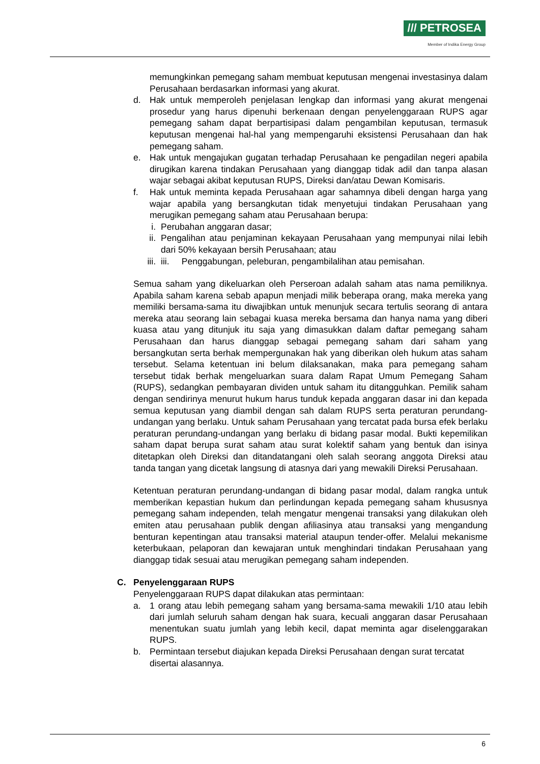/// PETROSEA
Member of Indika Energy Group
memungkinkan pemegang saham membuat keputusan mengenai investasinya dalam Perusahaan berdasarkan informasi yang akurat.
d. Hak untuk memperoleh penjelasan lengkap dan informasi yang akurat mengenai prosedur yang harus dipenuhi berkenaan dengan penyelenggaraan RUPS agar pemegang saham dapat berpartisipasi dalam pengambilan keputusan, termasuk keputusan mengenai hal-hal yang mempengaruhi eksistensi Perusahaan dan hak pemegang saham.
e. Hak untuk mengajukan gugatan terhadap Perusahaan ke pengadilan negeri apabila dirugikan karena tindakan Perusahaan yang dianggap tidak adil dan tanpa alasan wajar sebagai akibat keputusan RUPS, Direksi dan/atau Dewan Komisaris.
f. Hak untuk meminta kepada Perusahaan agar sahamnya dibeli dengan harga yang wajar apabila yang bersangkutan tidak menyetujui tindakan Perusahaan yang merugikan pemegang saham atau Perusahaan berupa:
i. Perubahan anggaran dasar;
ii. Pengalihan atau penjaminan kekayaan Perusahaan yang mempunyai nilai lebih dari 50% kekayaan bersih Perusahaan; atau
iii. iii. Penggabungan, peleburan, pengambilalihan atau pemisahan.
Semua saham yang dikeluarkan oleh Perseroan adalah saham atas nama pemiliknya. Apabila saham karena sebab apapun menjadi milik beberapa orang, maka mereka yang memiliki bersama-sama itu diwajibkan untuk menunjuk secara tertulis seorang di antara mereka atau seorang lain sebagai kuasa mereka bersama dan hanya nama yang diberi kuasa atau yang ditunjuk itu saja yang dimasukkan dalam daftar pemegang saham Perusahaan dan harus dianggap sebagai pemegang saham dari saham yang bersangkutan serta berhak mempergunakan hak yang diberikan oleh hukum atas saham tersebut. Selama ketentuan ini belum dilaksanakan, maka para pemegang saham tersebut tidak berhak mengeluarkan suara dalam Rapat Umum Pemegang Saham (RUPS), sedangkan pembayaran dividen untuk saham itu ditangguhkan. Pemilik saham dengan sendirinya menurut hukum harus tunduk kepada anggaran dasar ini dan kepada semua keputusan yang diambil dengan sah dalam RUPS serta peraturan perundang-undangan yang berlaku. Untuk saham Perusahaan yang tercatat pada bursa efek berlaku peraturan perundang-undangan yang berlaku di bidang pasar modal. Bukti kepemilikan saham dapat berupa surat saham atau surat kolektif saham yang bentuk dan isinya ditetapkan oleh Direksi dan ditandatangani oleh salah seorang anggota Direksi atau tanda tangan yang dicetak langsung di atasnya dari yang mewakili Direksi Perusahaan.
Ketentuan peraturan perundang-undangan di bidang pasar modal, dalam rangka untuk memberikan kepastian hukum dan perlindungan kepada pemegang saham khususnya pemegang saham independen, telah mengatur mengenai transaksi yang dilakukan oleh emiten atau perusahaan publik dengan afiliasinya atau transaksi yang mengandung benturan kepentingan atau transaksi material ataupun tender-offer. Melalui mekanisme keterbukaan, pelaporan dan kewajaran untuk menghindari tindakan Perusahaan yang dianggap tidak sesuai atau merugikan pemegang saham independen.
C. Penyelenggaraan RUPS
Penyelenggaraan RUPS dapat dilakukan atas permintaan:
a. 1 orang atau lebih pemegang saham yang bersama-sama mewakili 1/10 atau lebih dari jumlah seluruh saham dengan hak suara, kecuali anggaran dasar Perusahaan menentukan suatu jumlah yang lebih kecil, dapat meminta agar diselenggarakan RUPS.
b. Permintaan tersebut diajukan kepada Direksi Perusahaan dengan surat tercatat disertai alasannya.
6